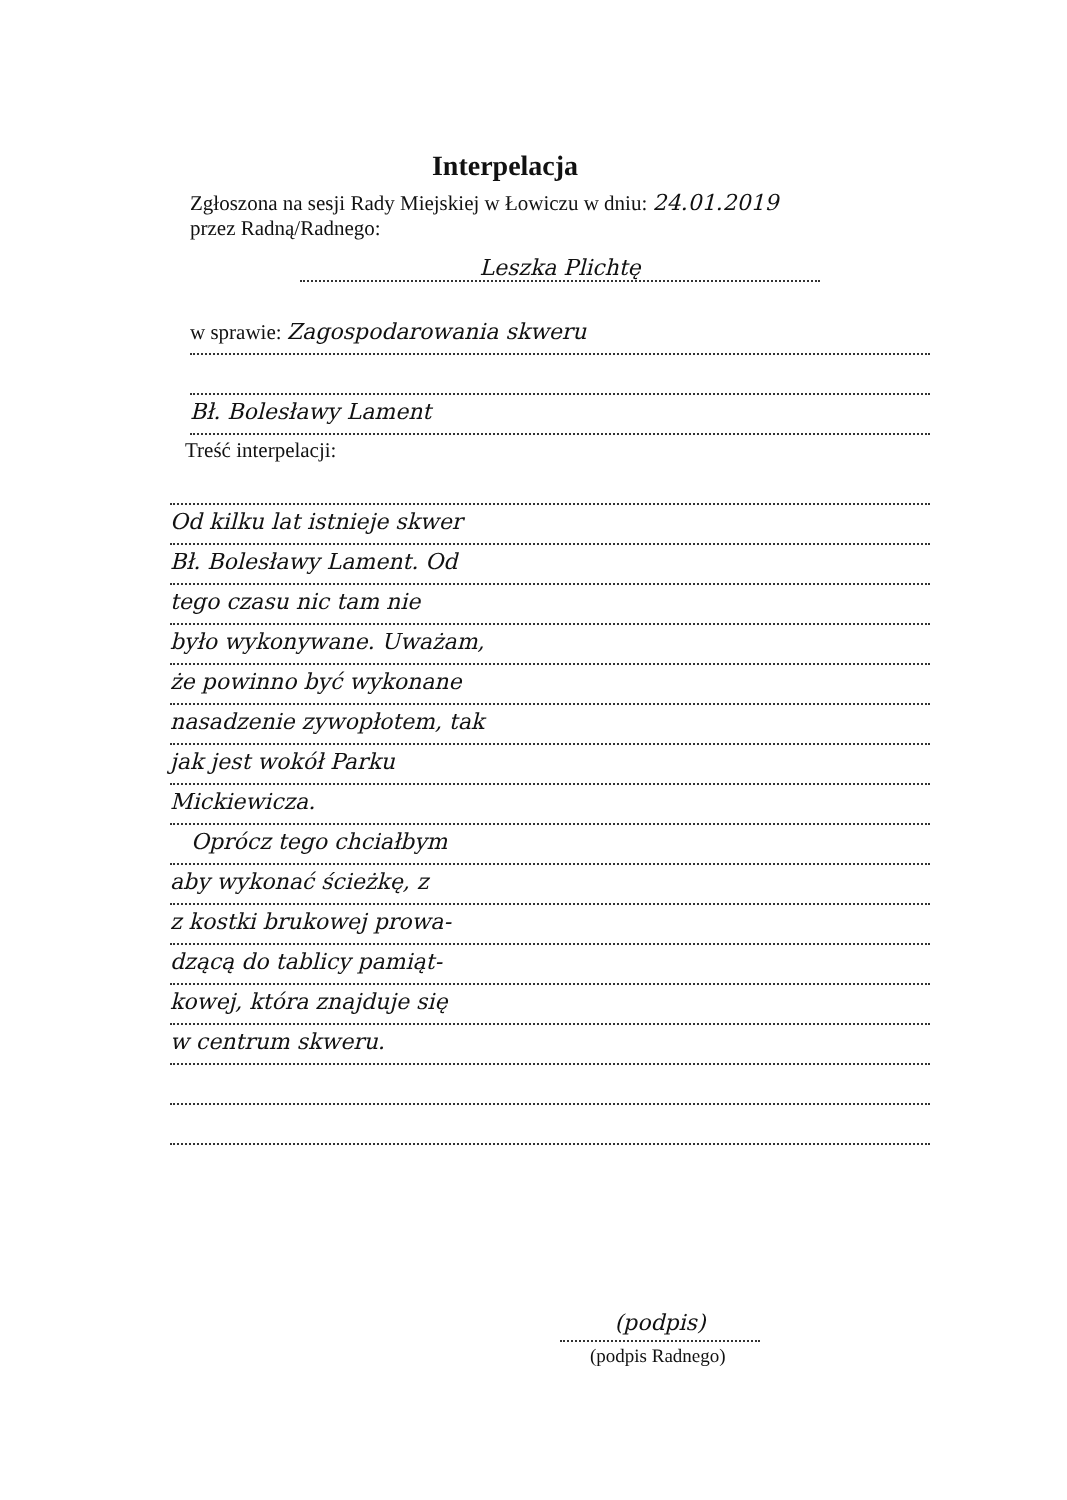Interpelacja
Zgłoszona na sesji Rady Miejskiej w Łowiczu w dniu: 24.01.2019
przez Radną/Radnego:
Leszka Plichtę
w sprawie: Zagospodarowania skweru
Bł. Bolesławy Lament
Treść interpelacji:
Od kilku lat istnieje skwer
Bł. Bolesławy Lament. Od
tego czasu nic tam nie
było wykonywane. Uważam,
że powinno być wykonane
nasadzenie zywopłotem, tak
jak jest wokół Parku
Mickiewicza.
Oprócz tego chciałbym
aby wykonać ścieżkę, z
z kostki brukowej prowa-
dzącą do tablicy pamiąt-
kowej, która znajduje się
w centrum skweru.
(podpis)
(podpis Radnego)